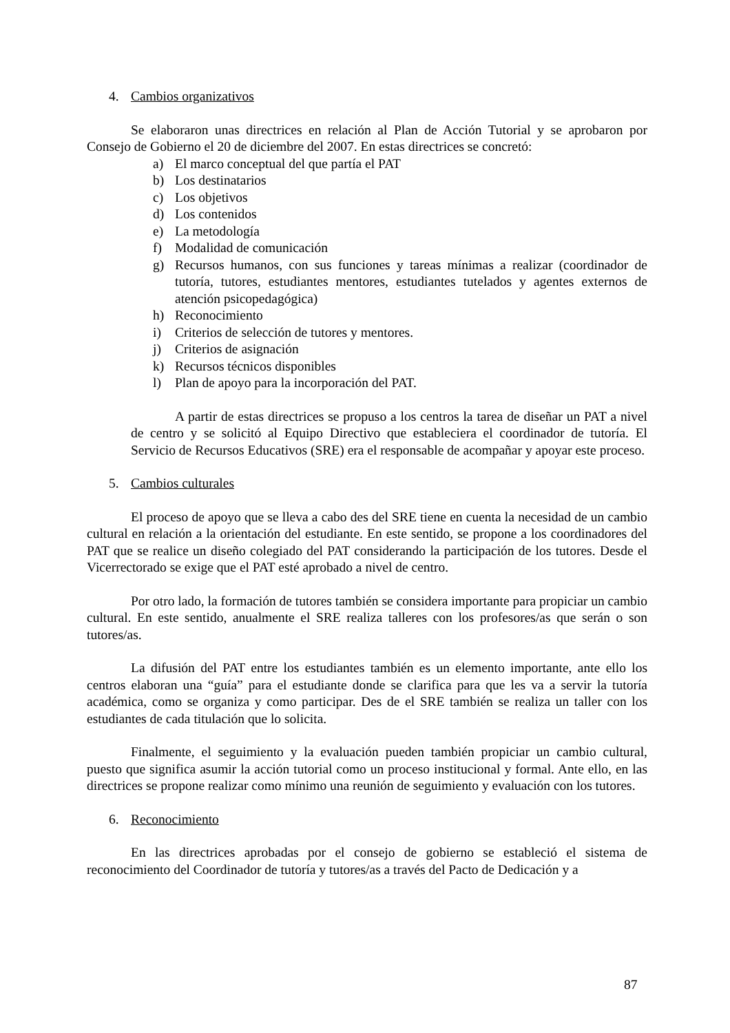4. Cambios organizativos
Se elaboraron unas directrices en relación al Plan de Acción Tutorial y se aprobaron por Consejo de Gobierno el 20 de diciembre del 2007. En estas directrices se concretó:
a) El marco conceptual del que partía el PAT
b) Los destinatarios
c) Los objetivos
d) Los contenidos
e) La metodología
f) Modalidad de comunicación
g) Recursos humanos, con sus funciones y tareas mínimas a realizar (coordinador de tutoría, tutores, estudiantes mentores, estudiantes tutelados y agentes externos de atención psicopedagógica)
h) Reconocimiento
i) Criterios de selección de tutores y mentores.
j) Criterios de asignación
k) Recursos técnicos disponibles
l) Plan de apoyo para la incorporación del PAT.
A partir de estas directrices se propuso a los centros la tarea de diseñar un PAT a nivel de centro y se solicitó al Equipo Directivo que estableciera el coordinador de tutoría. El Servicio de Recursos Educativos (SRE) era el responsable de acompañar y apoyar este proceso.
5. Cambios culturales
El proceso de apoyo que se lleva a cabo des del SRE tiene en cuenta la necesidad de un cambio cultural en relación a la orientación del estudiante. En este sentido, se propone a los coordinadores del PAT que se realice un diseño colegiado del PAT considerando la participación de los tutores. Desde el Vicerrectorado se exige que el PAT esté aprobado a nivel de centro.
Por otro lado, la formación de tutores también se considera importante para propiciar un cambio cultural. En este sentido, anualmente el SRE realiza talleres con los profesores/as que serán o son tutores/as.
La difusión del PAT entre los estudiantes también es un elemento importante, ante ello los centros elaboran una “guía” para el estudiante donde se clarifica para que les va a servir la tutoría académica, como se organiza y como participar. Des de el SRE también se realiza un taller con los estudiantes de cada titulación que lo solicita.
Finalmente, el seguimiento y la evaluación pueden también propiciar un cambio cultural, puesto que significa asumir la acción tutorial como un proceso institucional y formal. Ante ello, en las directrices se propone realizar como mínimo una reunión de seguimiento y evaluación con los tutores.
6. Reconocimiento
En las directrices aprobadas por el consejo de gobierno se estableció el sistema de reconocimiento del Coordinador de tutoría y tutores/as a través del Pacto de Dedicación y a
87